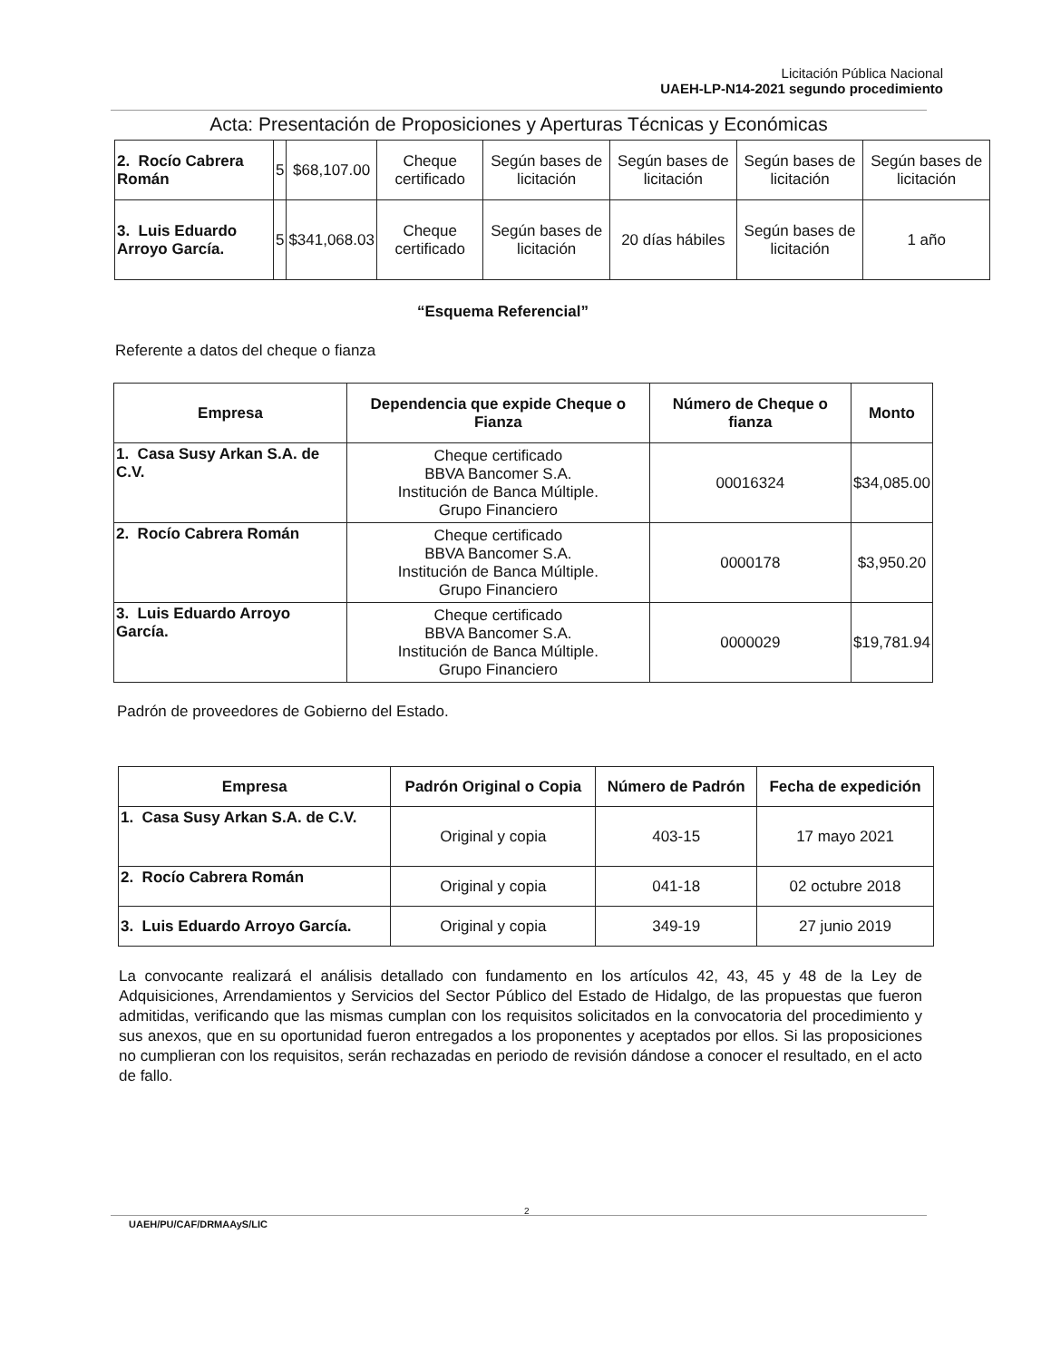Licitación Pública Nacional
UAEH-LP-N14-2021 segundo procedimiento
Acta: Presentación de Proposiciones y Aperturas Técnicas y Económicas
| 2. Rocío Cabrera Román | 5 | $68,107.00 | Cheque certificado | Según bases de licitación | Según bases de licitación | Según bases de licitación | Según bases de licitación |
| 3. Luis Eduardo Arroyo García. | 5 | $341,068.03 | Cheque certificado | Según bases de licitación | 20 días hábiles | Según bases de licitación | 1 año |
“Esquema Referencial”
Referente a datos del cheque o fianza
| Empresa | Dependencia que expide Cheque o Fianza | Número de Cheque o fianza | Monto |
| --- | --- | --- | --- |
| 1. Casa Susy Arkan S.A. de C.V. | Cheque certificado BBVA Bancomer S.A. Institución de Banca Múltiple. Grupo Financiero | 00016324 | $34,085.00 |
| 2. Rocío Cabrera Román | Cheque certificado BBVA Bancomer S.A. Institución de Banca Múltiple. Grupo Financiero | 0000178 | $3,950.20 |
| 3. Luis Eduardo Arroyo García. | Cheque certificado BBVA Bancomer S.A. Institución de Banca Múltiple. Grupo Financiero | 0000029 | $19,781.94 |
Padrón de proveedores de Gobierno del Estado.
| Empresa | Padrón Original o Copia | Número de Padrón | Fecha de expedición |
| --- | --- | --- | --- |
| 1. Casa Susy Arkan S.A. de C.V. | Original y copia | 403-15 | 17 mayo 2021 |
| 2. Rocío Cabrera Román | Original y copia | 041-18 | 02 octubre 2018 |
| 3. Luis Eduardo Arroyo García. | Original y copia | 349-19 | 27 junio 2019 |
La convocante realizará el análisis detallado con fundamento en los artículos 42, 43, 45 y 48 de la Ley de Adquisiciones, Arrendamientos y Servicios del Sector Público del Estado de Hidalgo, de las propuestas que fueron admitidas, verificando que las mismas cumplan con los requisitos solicitados en la convocatoria del procedimiento y sus anexos, que en su oportunidad fueron entregados a los proponentes y aceptados por ellos. Si las proposiciones no cumplieran con los requisitos, serán rechazadas en periodo de revisión dándose a conocer el resultado, en el acto de fallo.
UAEH/PU/CAF/DRMAAyS/LIC
2